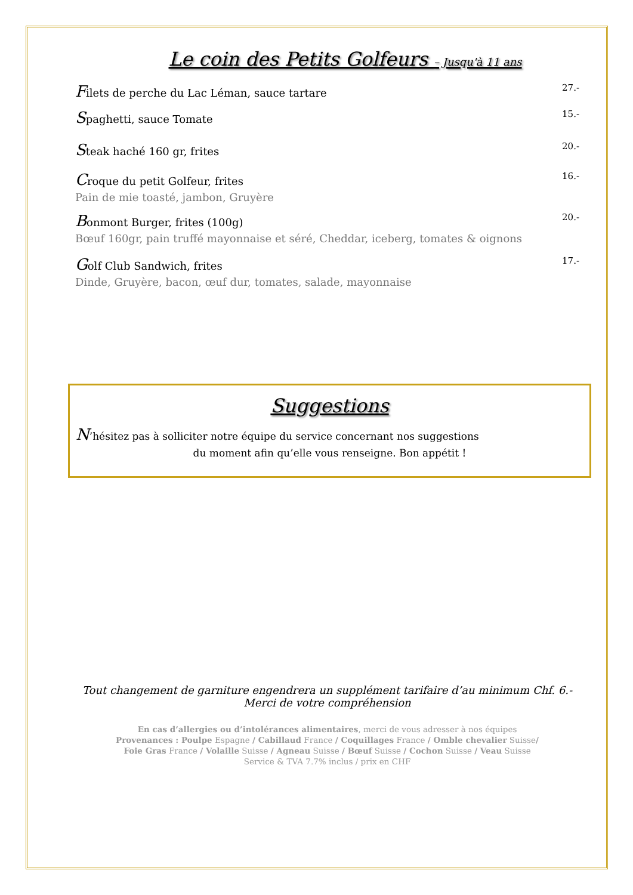Le coin des Petits Golfeurs – Jusqu'à 11 ans
Filets de perche du Lac Léman, sauce tartare 27.-
Spaghetti, sauce Tomate 15.-
Steak haché 160 gr, frites 20.-
Croque du petit Golfeur, frites 16.-
Pain de mie toasté, jambon, Gruyère
Bonmont Burger, frites (100g) 20.-
Bœuf 160gr, pain truffé mayonnaise et séré, Cheddar, iceberg, tomates & oignons
Golf Club Sandwich, frites 17.-
Dinde, Gruyère, bacon, œuf dur, tomates, salade, mayonnaise
Suggestions
N’hésitez pas à solliciter notre équipe du service concernant nos suggestions
du moment afin qu’elle vous renseigne. Bon appétit !
Tout changement de garniture engendrera un supplément tarifaire d’au minimum Chf. 6.-
Merci de votre compréhension
En cas d’allergies ou d’intolérances alimentaires, merci de vous adresser à nos équipes
Provenances : Poulpe Espagne / Cabillaud France / Coquillages France / Omble chevalier Suisse/
Foie Gras France / Volaille Suisse / Agneau Suisse / Bœuf Suisse / Cochon Suisse / Veau Suisse
Service & TVA 7.7% inclus / prix en CHF